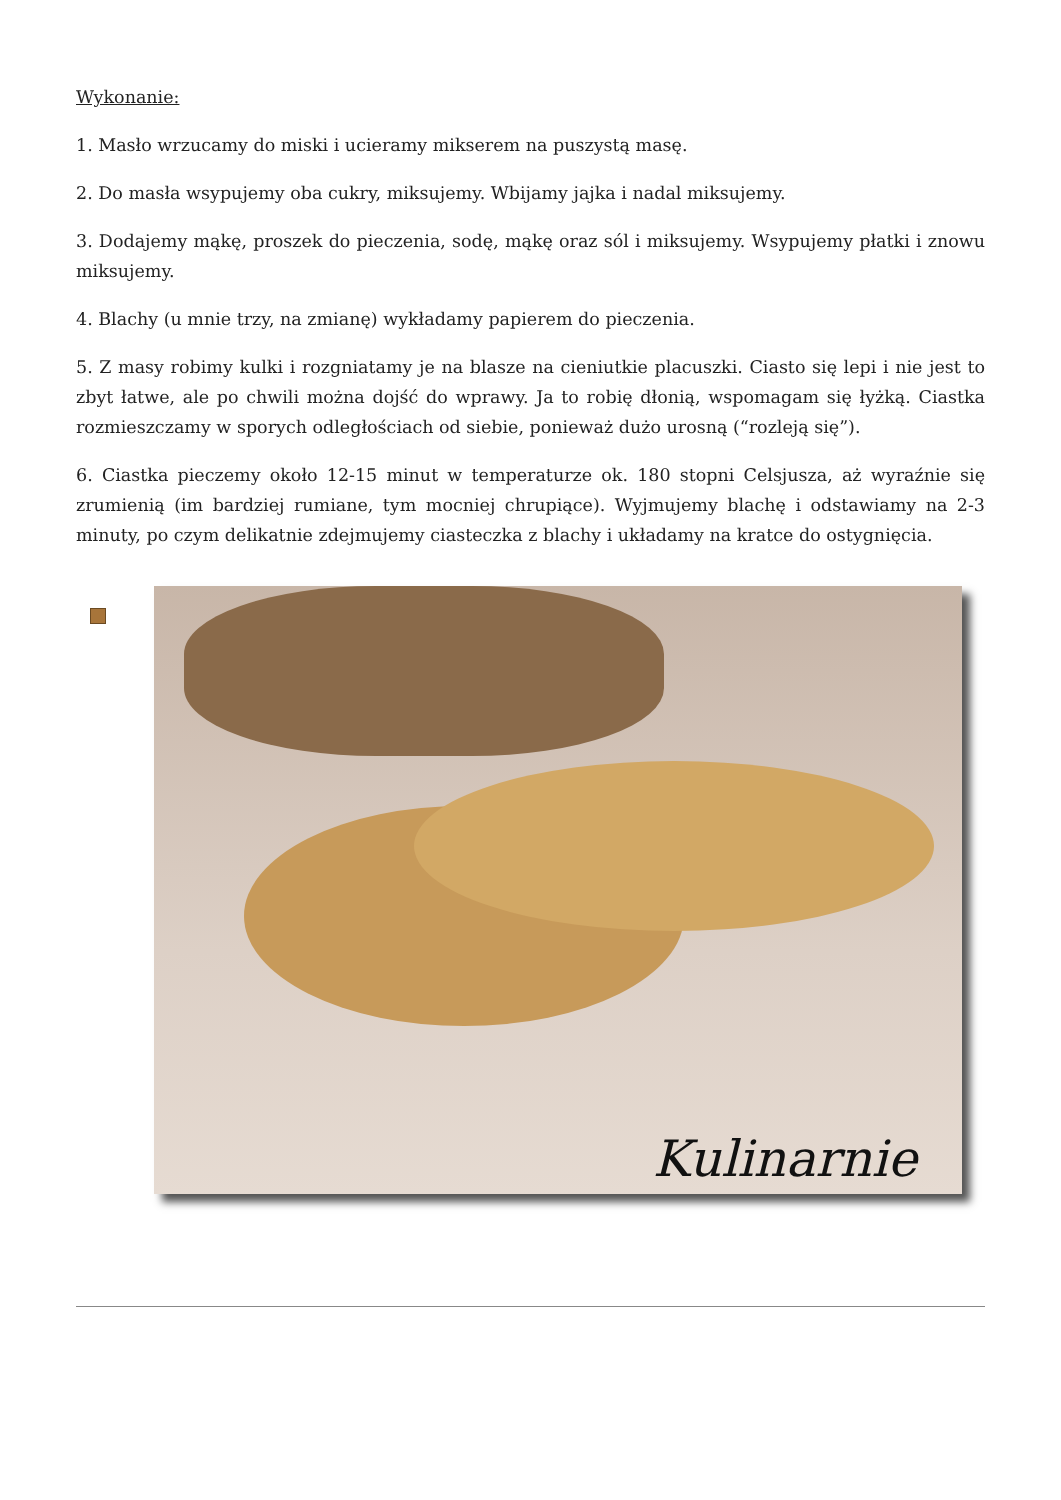Wykonanie:
1. Masło wrzucamy do miski i ucieramy mikserem na puszystą masę.
2. Do masła wsypujemy oba cukry, miksujemy. Wbijamy jajka i nadal miksujemy.
3. Dodajemy mąkę, proszek do pieczenia, sodę, mąkę oraz sól i miksujemy. Wsypujemy płatki i znowu miksujemy.
4. Blachy (u mnie trzy, na zmianę) wykładamy papierem do pieczenia.
5. Z masy robimy kulki i rozgniatamy je na blasze na cieniutkie placuszki. Ciasto się lepi i nie jest to zbyt łatwe, ale po chwili można dojść do wprawy. Ja to robię dłonią, wspomagam się łyżką. Ciastka rozmieszczamy w sporych odległościach od siebie, ponieważ dużo urosną (“rozleją się”).
6. Ciastka pieczemy około 12-15 minut w temperaturze ok. 180 stopni Celsjusza, aż wyraźnie się zrumienią (im bardziej rumiane, tym mocniej chrupiące). Wyjmujemy blachę i odstawiamy na 2-3 minuty, po czym delikatnie zdejmujemy ciasteczka z blachy i układamy na kratce do ostygnięcia.
Kulinarnie